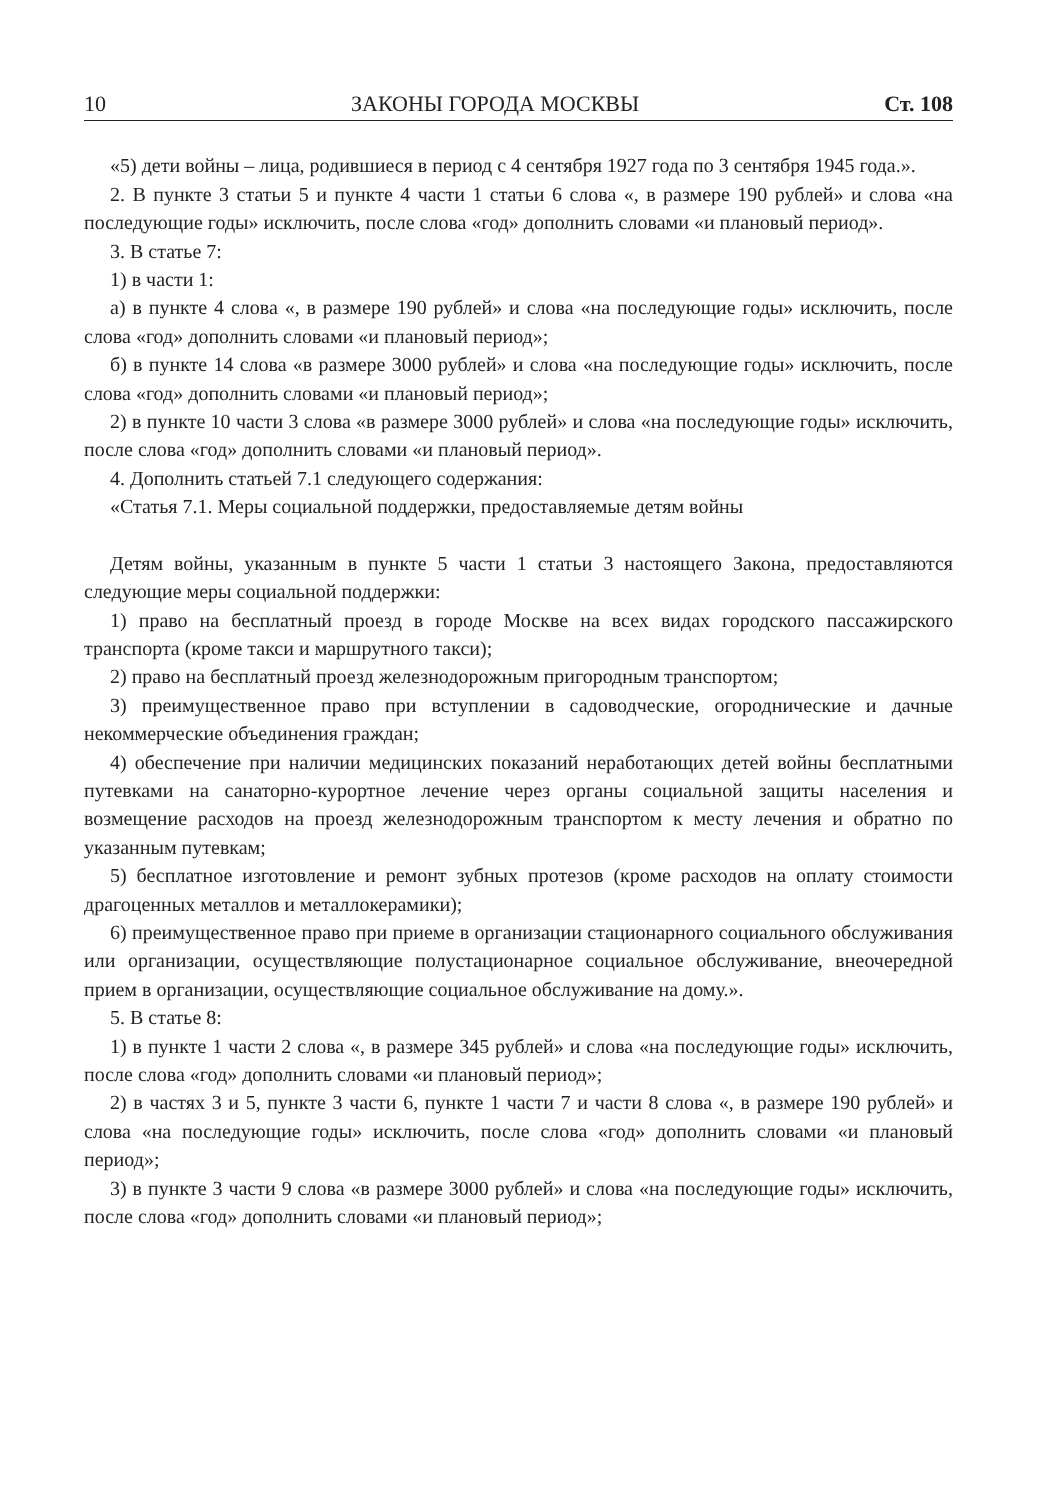10 ЗАКОНЫ ГОРОДА МОСКВЫ Ст. 108
«5) дети войны – лица, родившиеся в период с 4 сентября 1927 года по 3 сентября 1945 года.».
2. В пункте 3 статьи 5 и пункте 4 части 1 статьи 6 слова «, в размере 190 рублей» и слова «на последующие годы» исключить, после слова «год» дополнить словами «и плановый период».
3. В статье 7:
1) в части 1:
а) в пункте 4 слова «, в размере 190 рублей» и слова «на последующие годы» исключить, после слова «год» дополнить словами «и плановый период»;
б) в пункте 14 слова «в размере 3000 рублей» и слова «на последующие годы» исключить, после слова «год» дополнить словами «и плановый период»;
2) в пункте 10 части 3 слова «в размере 3000 рублей» и слова «на последующие годы» исключить, после слова «год» дополнить словами «и плановый период».
4. Дополнить статьей 7.1 следующего содержания:
«Статья 7.1. Меры социальной поддержки, предоставляемые детям войны
Детям войны, указанным в пункте 5 части 1 статьи 3 настоящего Закона, предоставляются следующие меры социальной поддержки:
1) право на бесплатный проезд в городе Москве на всех видах городского пассажирского транспорта (кроме такси и маршрутного такси);
2) право на бесплатный проезд железнодорожным пригородным транспортом;
3) преимущественное право при вступлении в садоводческие, огороднические и дачные некоммерческие объединения граждан;
4) обеспечение при наличии медицинских показаний неработающих детей войны бесплатными путевками на санаторно-курортное лечение через органы социальной защиты населения и возмещение расходов на проезд железнодорожным транспортом к месту лечения и обратно по указанным путевкам;
5) бесплатное изготовление и ремонт зубных протезов (кроме расходов на оплату стоимости драгоценных металлов и металлокерамики);
6) преимущественное право при приеме в организации стационарного социального обслуживания или организации, осуществляющие полустационарное социальное обслуживание, внеочередной прием в организации, осуществляющие социальное обслуживание на дому.».
5. В статье 8:
1) в пункте 1 части 2 слова «, в размере 345 рублей» и слова «на последующие годы» исключить, после слова «год» дополнить словами «и плановый период»;
2) в частях 3 и 5, пункте 3 части 6, пункте 1 части 7 и части 8 слова «, в размере 190 рублей» и слова «на последующие годы» исключить, после слова «год» дополнить словами «и плановый период»;
3) в пункте 3 части 9 слова «в размере 3000 рублей» и слова «на последующие годы» исключить, после слова «год» дополнить словами «и плановый период»;